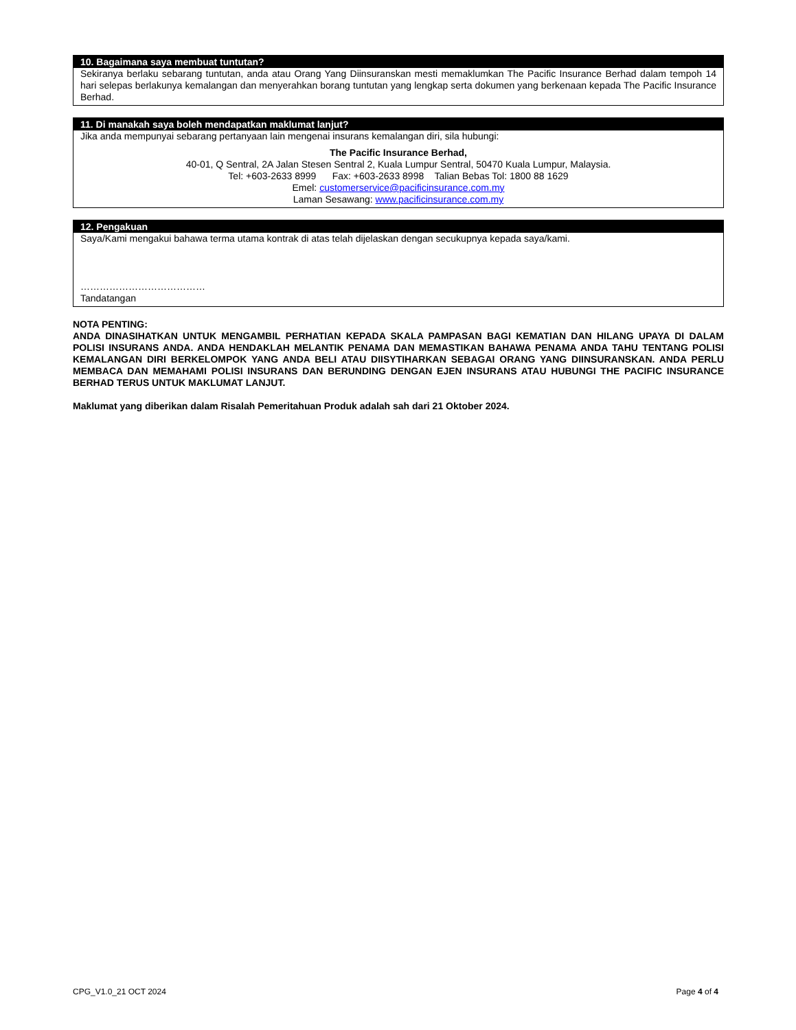10. Bagaimana saya membuat tuntutan?
Sekiranya berlaku sebarang tuntutan, anda atau Orang Yang Diinsuranskan mesti memaklumkan The Pacific Insurance Berhad dalam tempoh 14 hari selepas berlakunya kemalangan dan menyerahkan borang tuntutan yang lengkap serta dokumen yang berkenaan kepada The Pacific Insurance Berhad.
11. Di manakah saya boleh mendapatkan maklumat lanjut?
Jika anda mempunyai sebarang pertanyaan lain mengenai insurans kemalangan diri, sila hubungi:
The Pacific Insurance Berhad,
40-01, Q Sentral, 2A Jalan Stesen Sentral 2, Kuala Lumpur Sentral, 50470 Kuala Lumpur, Malaysia.
Tel: +603-2633 8999 Fax: +603-2633 8998 Talian Bebas Tol: 1800 88 1629
Emel: customerservice@pacificinsurance.com.my
Laman Sesawang: www.pacificinsurance.com.my
12. Pengakuan
Saya/Kami mengakui bahawa terma utama kontrak di atas telah dijelaskan dengan secukupnya kepada saya/kami.
…………………………………
Tandatangan
NOTA PENTING:
ANDA DINASIHATKAN UNTUK MENGAMBIL PERHATIAN KEPADA SKALA PAMPASAN BAGI KEMATIAN DAN HILANG UPAYA DI DALAM POLISI INSURANS ANDA. ANDA HENDAKLAH MELANTIK PENAMA DAN MEMASTIKAN BAHAWA PENAMA ANDA TAHU TENTANG POLISI KEMALANGAN DIRI BERKELOMPOK YANG ANDA BELI ATAU DIISYTIHARKAN SEBAGAI ORANG YANG DIINSURANSKAN. ANDA PERLU MEMBACA DAN MEMAHAMI POLISI INSURANS DAN BERUNDING DENGAN EJEN INSURANS ATAU HUBUNGI THE PACIFIC INSURANCE BERHAD TERUS UNTUK MAKLUMAT LANJUT.
Maklumat yang diberikan dalam Risalah Pemeritahuan Produk adalah sah dari 21 Oktober 2024.
CPG_V1.0_21 OCT 2024 Page 4 of 4